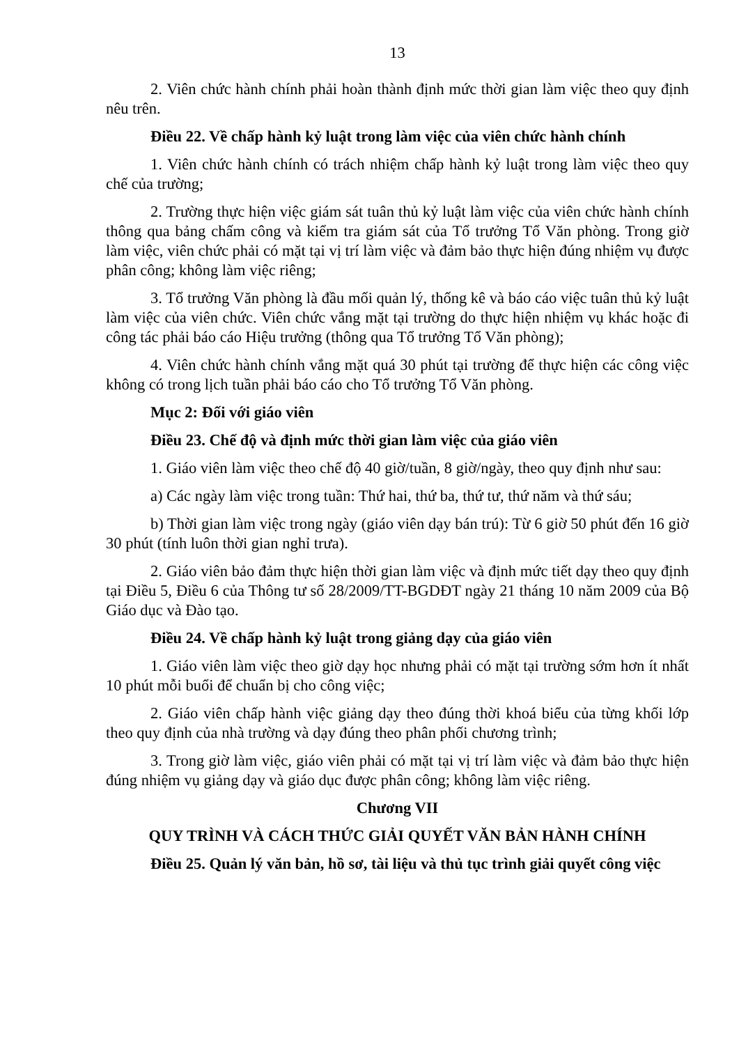13
2. Viên chức hành chính phải hoàn thành định mức thời gian làm việc theo quy định nêu trên.
Điều 22. Về chấp hành kỷ luật trong làm việc của viên chức hành chính
1. Viên chức hành chính có trách nhiệm chấp hành kỷ luật trong làm việc theo quy chế của trường;
2. Trường thực hiện việc giám sát tuân thủ kỷ luật làm việc của viên chức hành chính thông qua bảng chấm công và kiểm tra giám sát của Tổ trưởng Tổ Văn phòng. Trong giờ làm việc, viên chức phải có mặt tại vị trí làm việc và đảm bảo thực hiện đúng nhiệm vụ được phân công; không làm việc riêng;
3. Tổ trưởng Văn phòng là đầu mối quản lý, thống kê và báo cáo việc tuân thủ kỷ luật làm việc của viên chức. Viên chức vắng mặt tại trường do thực hiện nhiệm vụ khác hoặc đi công tác phải báo cáo Hiệu trưởng (thông qua Tổ trưởng Tổ Văn phòng);
4. Viên chức hành chính vắng mặt quá 30 phút tại trường để thực hiện các công việc không có trong lịch tuần phải báo cáo cho Tổ trưởng Tổ Văn phòng.
Mục 2: Đối với giáo viên
Điều 23. Chế độ và định mức thời gian làm việc của giáo viên
1. Giáo viên làm việc theo chế độ 40 giờ/tuần, 8 giờ/ngày, theo quy định như sau:
a) Các ngày làm việc trong tuần: Thứ hai, thứ ba, thứ tư, thứ năm và thứ sáu;
b) Thời gian làm việc trong ngày (giáo viên dạy bán trú): Từ 6 giờ 50 phút đến 16 giờ 30 phút (tính luôn thời gian nghỉ trưa).
2. Giáo viên bảo đảm thực hiện thời gian làm việc và định mức tiết dạy theo quy định tại Điều 5, Điều 6 của Thông tư số 28/2009/TT-BGDĐT ngày 21 tháng 10 năm 2009 của Bộ Giáo dục và Đào tạo.
Điều 24. Về chấp hành kỷ luật trong giảng dạy của giáo viên
1. Giáo viên làm việc theo giờ dạy học nhưng phải có mặt tại trường sớm hơn ít nhất 10 phút mỗi buổi để chuẩn bị cho công việc;
2. Giáo viên chấp hành việc giảng dạy theo đúng thời khoá biểu của từng khối lớp theo quy định của nhà trường và dạy đúng theo phân phối chương trình;
3. Trong giờ làm việc, giáo viên phải có mặt tại vị trí làm việc và đảm bảo thực hiện đúng nhiệm vụ giảng dạy và giáo dục được phân công; không làm việc riêng.
Chương VII
QUY TRÌNH VÀ CÁCH THỨC GIẢI QUYẾT VĂN BẢN HÀNH CHÍNH
Điều 25. Quản lý văn bản, hồ sơ, tài liệu và thủ tục trình giải quyết công việc